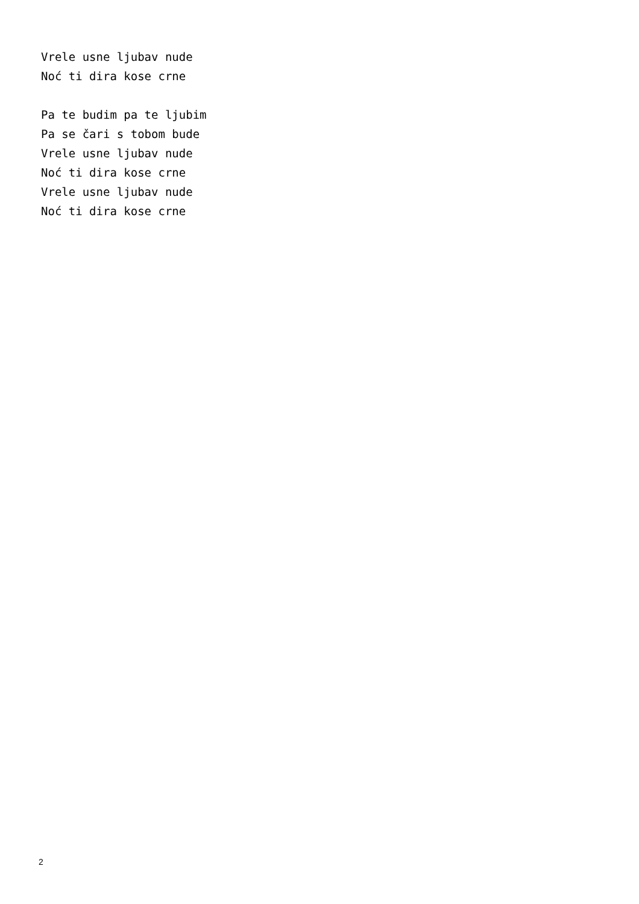Vrele usne ljubav nude
Noć ti dira kose crne

Pa te budim pa te ljubim
Pa se čari s tobom bude
Vrele usne ljubav nude
Noć ti dira kose crne
Vrele usne ljubav nude
Noć ti dira kose crne
2